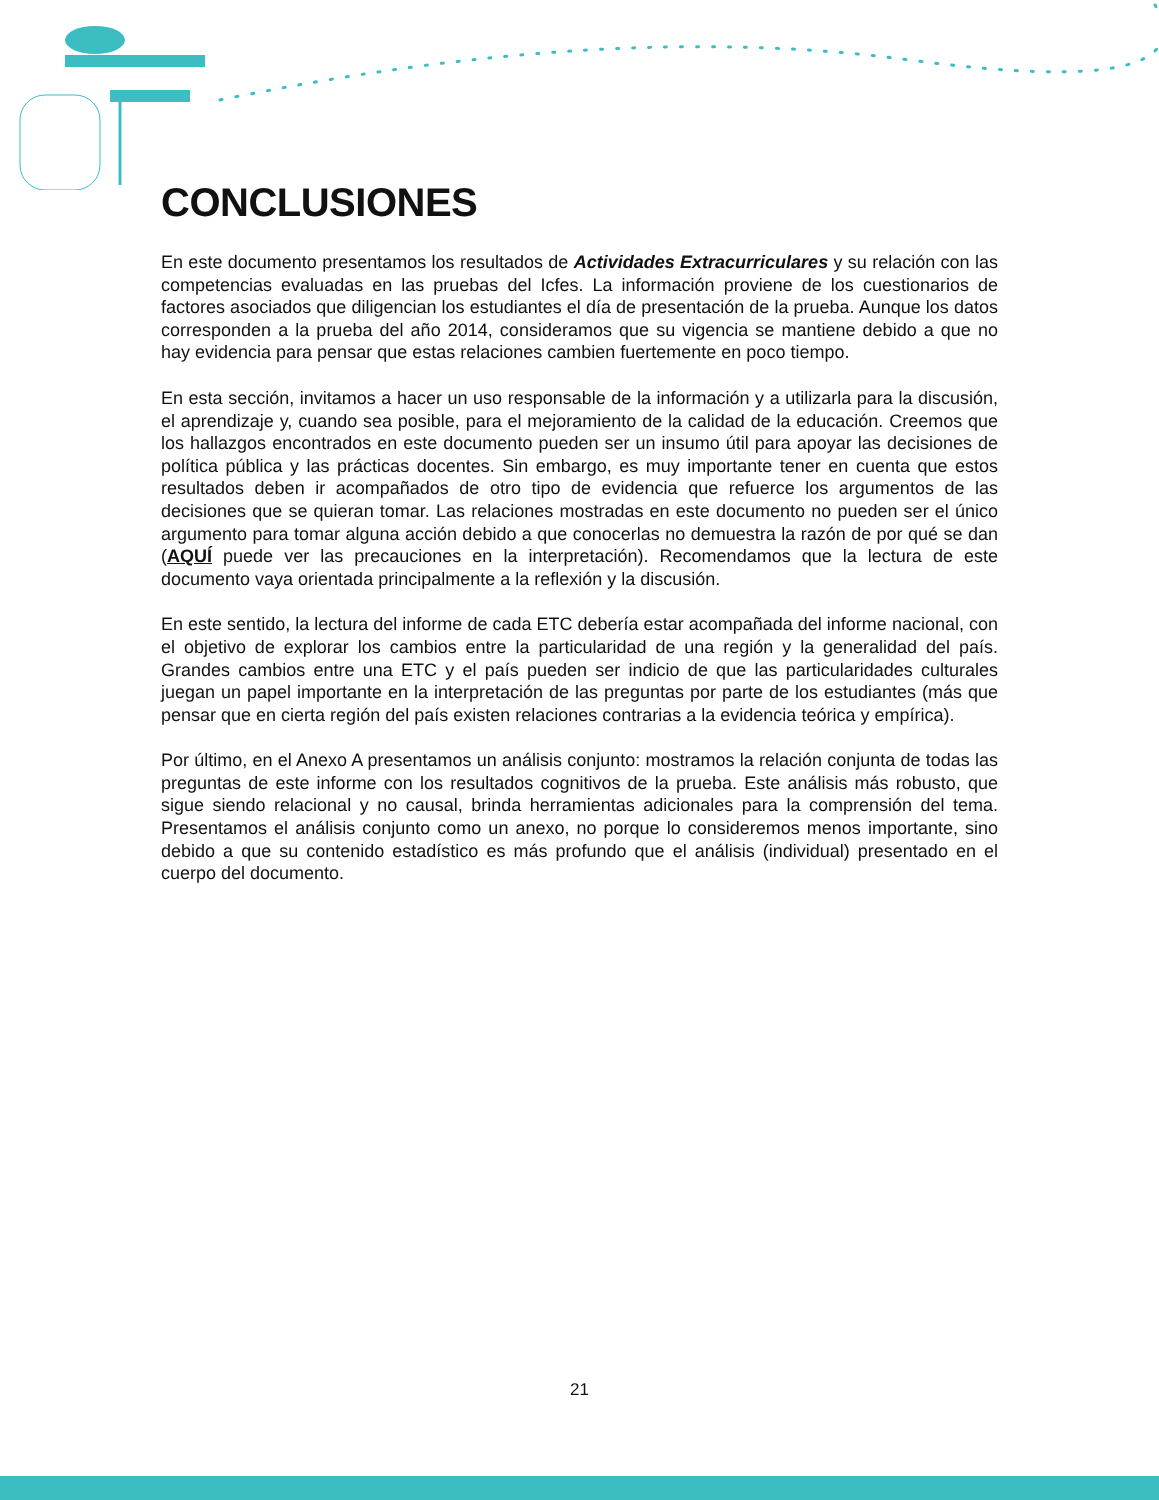CONCLUSIONES
En este documento presentamos los resultados de Actividades Extracurriculares y su relación con las competencias evaluadas en las pruebas del Icfes. La información proviene de los cuestionarios de factores asociados que diligencian los estudiantes el día de presentación de la prueba. Aunque los datos corresponden a la prueba del año 2014, consideramos que su vigencia se mantiene debido a que no hay evidencia para pensar que estas relaciones cambien fuertemente en poco tiempo.
En esta sección, invitamos a hacer un uso responsable de la información y a utilizarla para la discusión, el aprendizaje y, cuando sea posible, para el mejoramiento de la calidad de la educación. Creemos que los hallazgos encontrados en este documento pueden ser un insumo útil para apoyar las decisiones de política pública y las prácticas docentes. Sin embargo, es muy importante tener en cuenta que estos resultados deben ir acompañados de otro tipo de evidencia que refuerce los argumentos de las decisiones que se quieran tomar. Las relaciones mostradas en este documento no pueden ser el único argumento para tomar alguna acción debido a que conocerlas no demuestra la razón de por qué se dan (AQUÍ puede ver las precauciones en la interpretación). Recomendamos que la lectura de este documento vaya orientada principalmente a la reflexión y la discusión.
En este sentido, la lectura del informe de cada ETC debería estar acompañada del informe nacional, con el objetivo de explorar los cambios entre la particularidad de una región y la generalidad del país. Grandes cambios entre una ETC y el país pueden ser indicio de que las particularidades culturales juegan un papel importante en la interpretación de las preguntas por parte de los estudiantes (más que pensar que en cierta región del país existen relaciones contrarias a la evidencia teórica y empírica).
Por último, en el Anexo A presentamos un análisis conjunto: mostramos la relación conjunta de todas las preguntas de este informe con los resultados cognitivos de la prueba. Este análisis más robusto, que sigue siendo relacional y no causal, brinda herramientas adicionales para la comprensión del tema. Presentamos el análisis conjunto como un anexo, no porque lo consideremos menos importante, sino debido a que su contenido estadístico es más profundo que el análisis (individual) presentado en el cuerpo del documento.
21